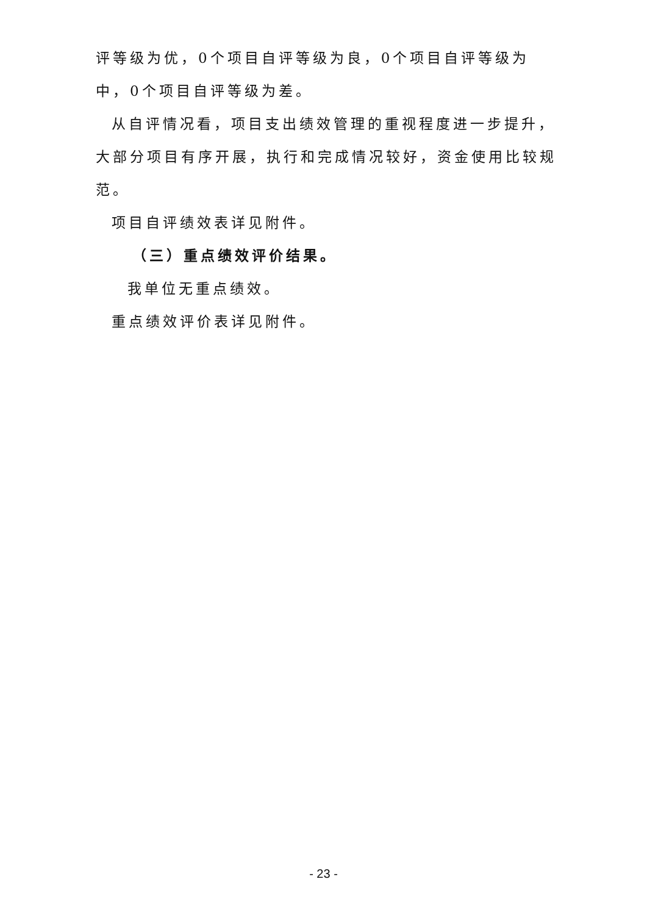评等级为优，0个项目自评等级为良，0个项目自评等级为中，0个项目自评等级为差。
从自评情况看，项目支出绩效管理的重视程度进一步提升，大部分项目有序开展，执行和完成情况较好，资金使用比较规范。
项目自评绩效表详见附件。
（三）重点绩效评价结果。
我单位无重点绩效。
重点绩效评价表详见附件。
- 23 -